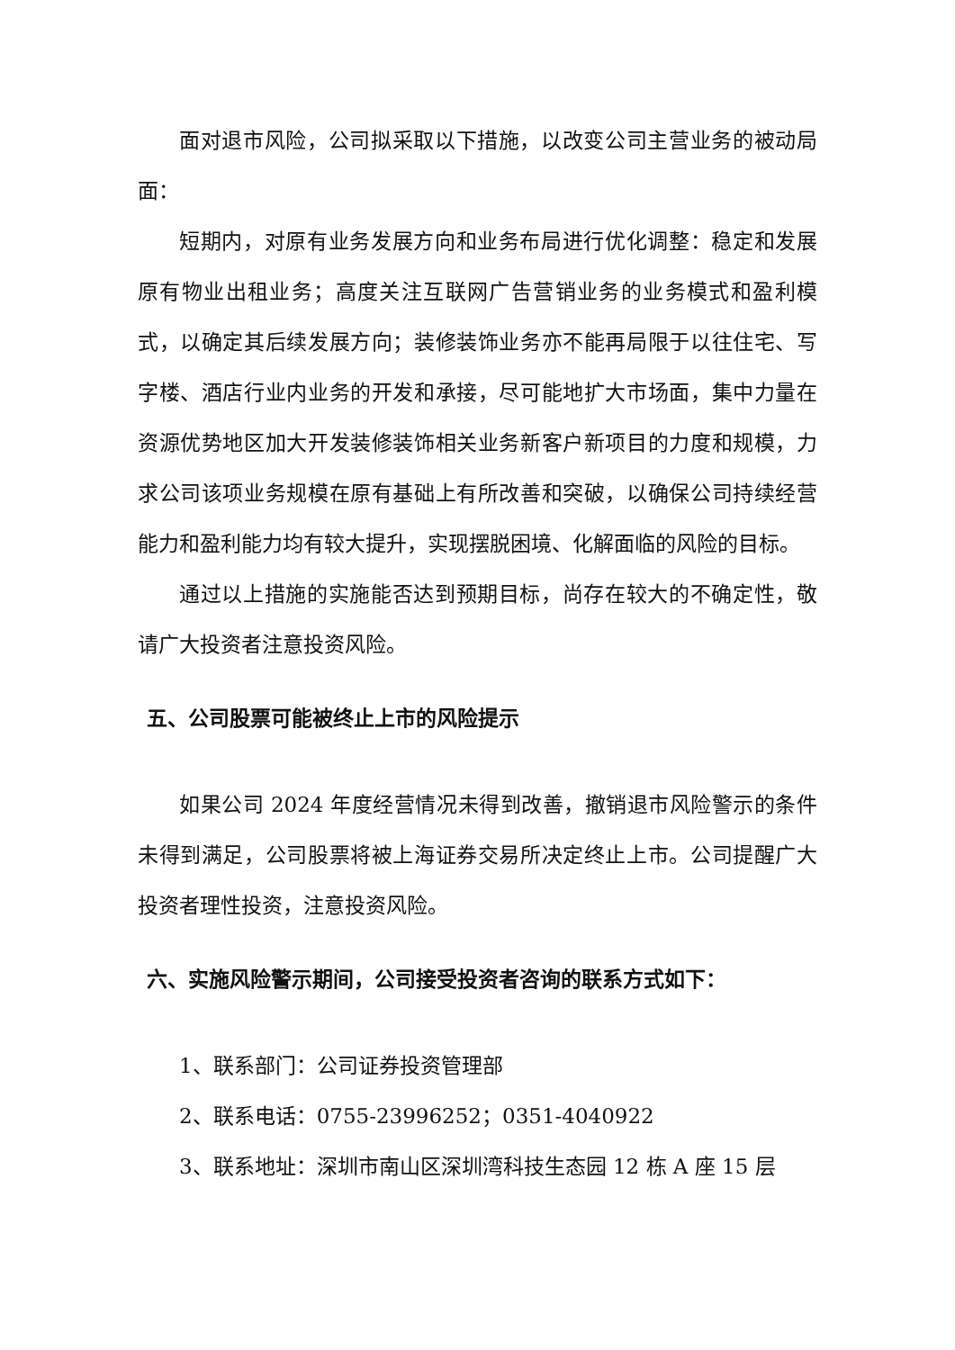面对退市风险，公司拟采取以下措施，以改变公司主营业务的被动局面：
短期内，对原有业务发展方向和业务布局进行优化调整：稳定和发展原有物业出租业务；高度关注互联网广告营销业务的业务模式和盈利模式，以确定其后续发展方向；装修装饰业务亦不能再局限于以往住宅、写字楼、酒店行业内业务的开发和承接，尽可能地扩大市场面，集中力量在资源优势地区加大开发装修装饰相关业务新客户新项目的力度和规模，力求公司该项业务规模在原有基础上有所改善和突破，以确保公司持续经营能力和盈利能力均有较大提升，实现摆脱困境、化解面临的风险的目标。
通过以上措施的实施能否达到预期目标，尚存在较大的不确定性，敬请广大投资者注意投资风险。
五、公司股票可能被终止上市的风险提示
如果公司 2024 年度经营情况未得到改善，撤销退市风险警示的条件未得到满足，公司股票将被上海证券交易所决定终止上市。公司提醒广大投资者理性投资，注意投资风险。
六、实施风险警示期间，公司接受投资者咨询的联系方式如下：
1、联系部门：公司证券投资管理部
2、联系电话：0755-23996252；0351-4040922
3、联系地址：深圳市南山区深圳湾科技生态园 12 栋 A 座 15 层